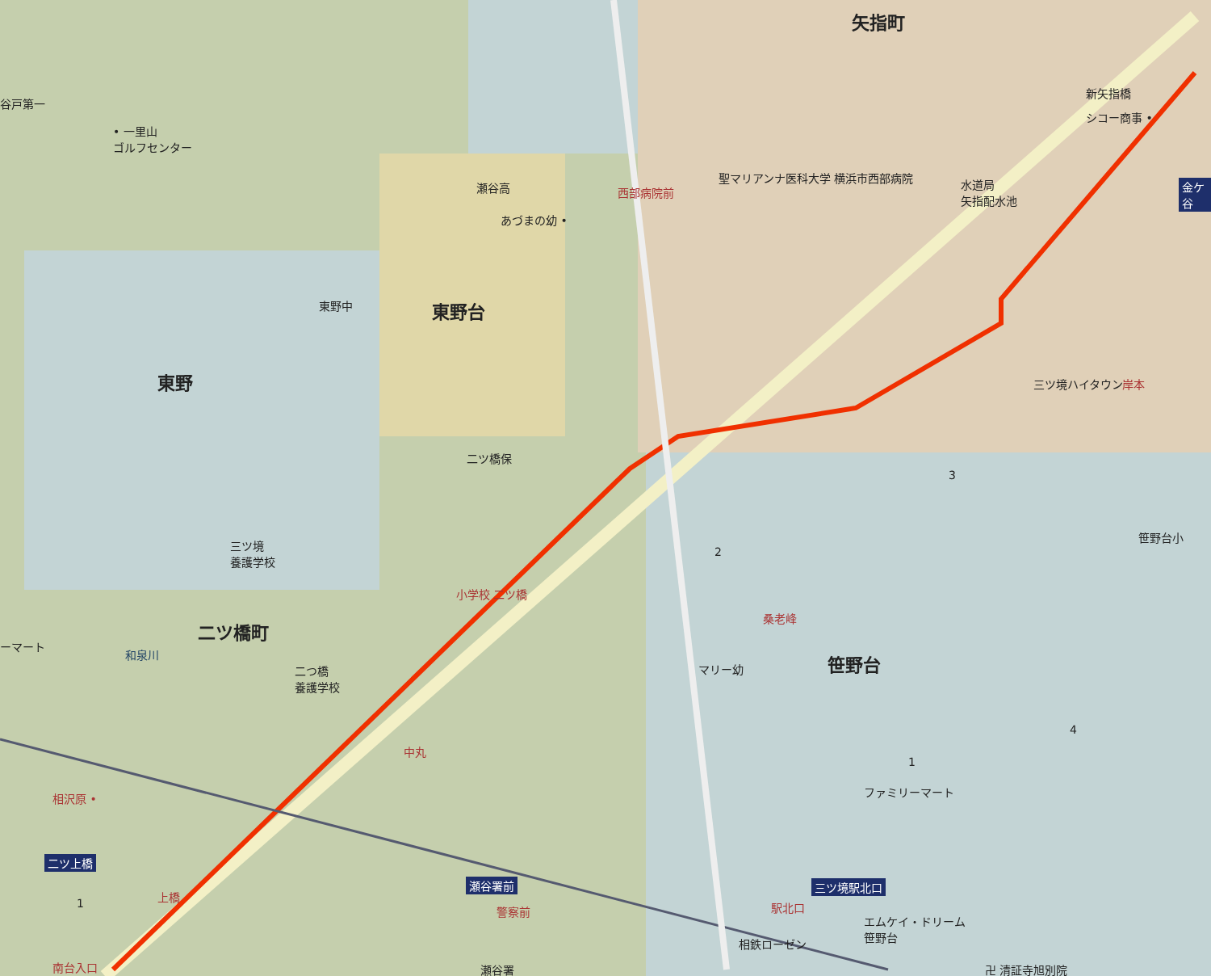矢指町
谷戸第一
• 一里山
ゴルフセンター
瀬谷高 西部病院前
聖マリアンナ医科大学 横浜市西部病院
新矢指橋
シコー商事 •
水道局
矢指配水池
金ケ谷
あづまの幼 •
東野台
東野中
東野 三ツ境ハイタウン 岸本
二ツ橋保
3
笹野台小
三ツ境
養護学校
2
小学校 二ツ橋
桑老峰
二ツ橋町
ーマート
笹野台
二つ橋
養護学校
マリー幼
和泉川
4
中丸
1
ファミリーマート
相沢原 •
二ツ上橋
上橋
瀬谷署前 三ツ境駅北口
駅北口
1 警察前
エムケイ・ドリーム
笹野台
相鉄ローゼン
南台入口 瀬谷署 卍 清証寺旭別院